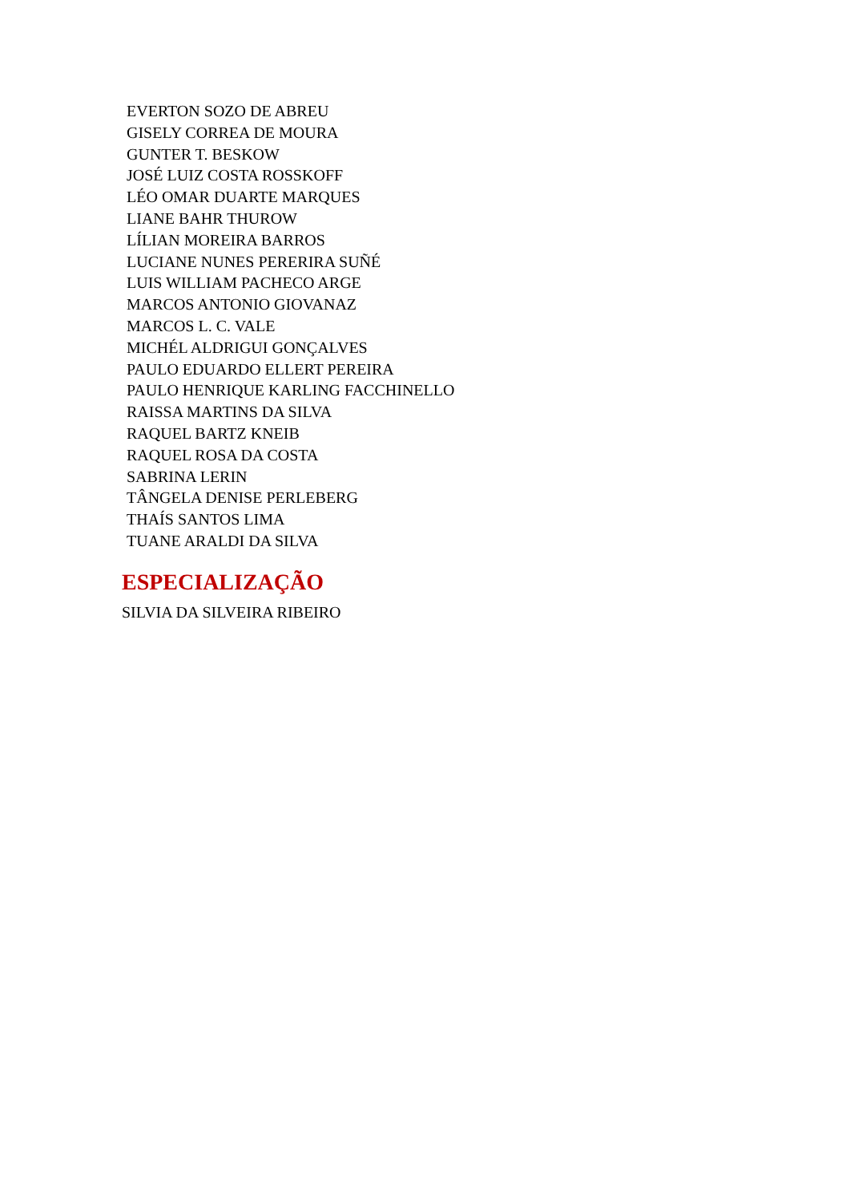EVERTON SOZO DE ABREU
GISELY CORREA DE MOURA
GUNTER T. BESKOW
JOSÉ LUIZ COSTA ROSSKOFF
LÉO OMAR DUARTE MARQUES
LIANE BAHR THUROW
LÍLIAN MOREIRA BARROS
LUCIANE NUNES PERERIRA SUÑÉ
LUIS WILLIAM PACHECO ARGE
MARCOS ANTONIO GIOVANAZ
MARCOS L. C. VALE
MICHÉL ALDRIGUI GONÇALVES
PAULO EDUARDO ELLERT PEREIRA
PAULO HENRIQUE KARLING FACCHINELLO
RAISSA MARTINS DA SILVA
RAQUEL BARTZ KNEIB
RAQUEL ROSA DA COSTA
SABRINA LERIN
TÂNGELA DENISE PERLEBERG
THAÍS SANTOS LIMA
TUANE ARALDI DA SILVA
ESPECIALIZAÇÃO
SILVIA DA SILVEIRA RIBEIRO